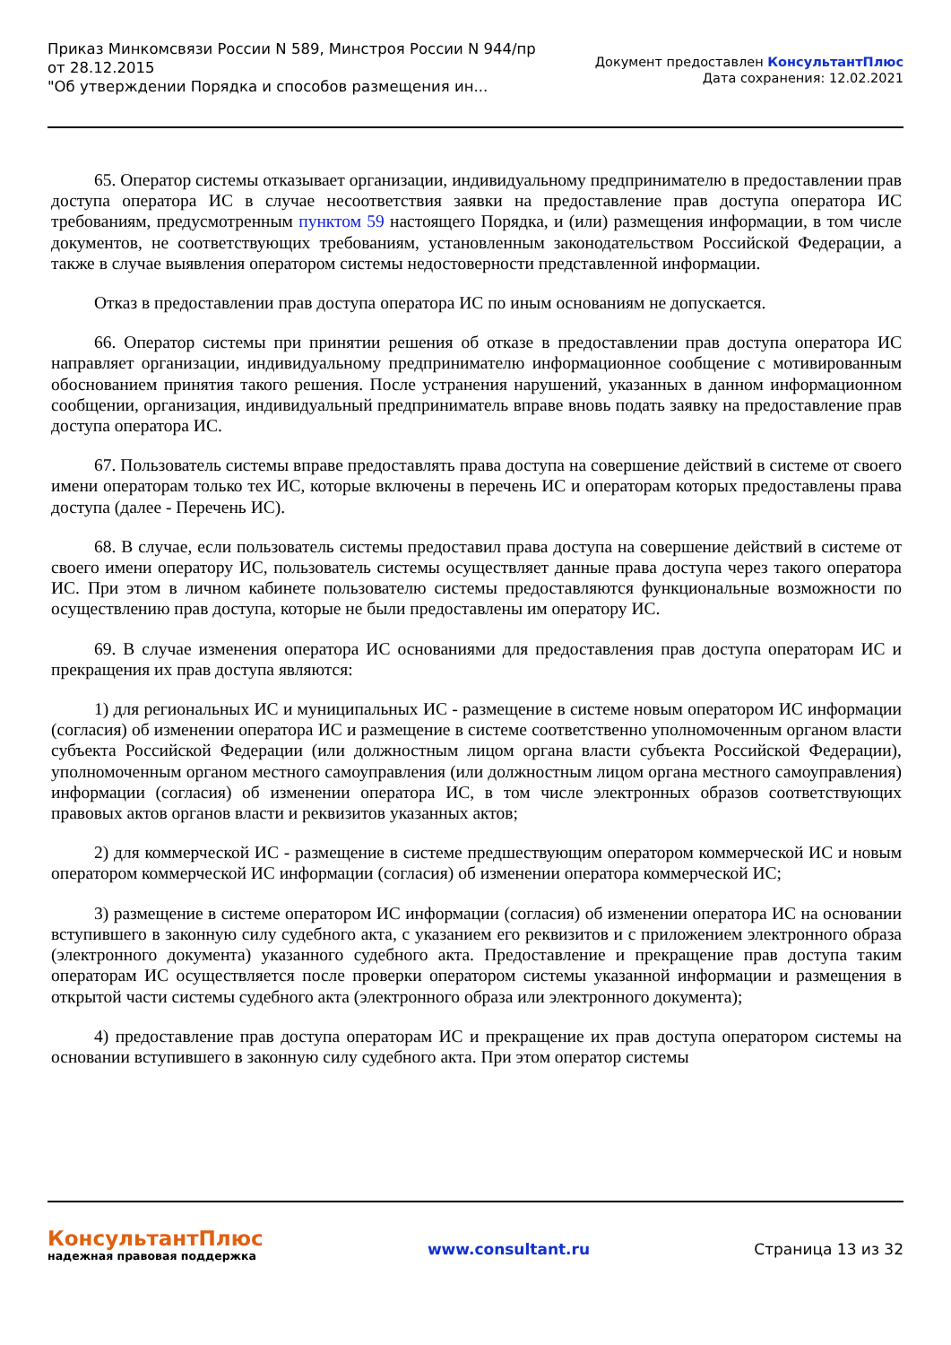Приказ Минкомсвязи России N 589, Минстроя России N 944/пр
от 28.12.2015
"Об утверждении Порядка и способов размещения ин...
Документ предоставлен КонсультантПлюс
Дата сохранения: 12.02.2021
65. Оператор системы отказывает организации, индивидуальному предпринимателю в предоставлении прав доступа оператора ИС в случае несоответствия заявки на предоставление прав доступа оператора ИС требованиям, предусмотренным пунктом 59 настоящего Порядка, и (или) размещения информации, в том числе документов, не соответствующих требованиям, установленным законодательством Российской Федерации, а также в случае выявления оператором системы недостоверности представленной информации.
Отказ в предоставлении прав доступа оператора ИС по иным основаниям не допускается.
66. Оператор системы при принятии решения об отказе в предоставлении прав доступа оператора ИС направляет организации, индивидуальному предпринимателю информационное сообщение с мотивированным обоснованием принятия такого решения. После устранения нарушений, указанных в данном информационном сообщении, организация, индивидуальный предприниматель вправе вновь подать заявку на предоставление прав доступа оператора ИС.
67. Пользователь системы вправе предоставлять права доступа на совершение действий в системе от своего имени операторам только тех ИС, которые включены в перечень ИС и операторам которых предоставлены права доступа (далее - Перечень ИС).
68. В случае, если пользователь системы предоставил права доступа на совершение действий в системе от своего имени оператору ИС, пользователь системы осуществляет данные права доступа через такого оператора ИС. При этом в личном кабинете пользователю системы предоставляются функциональные возможности по осуществлению прав доступа, которые не были предоставлены им оператору ИС.
69. В случае изменения оператора ИС основаниями для предоставления прав доступа операторам ИС и прекращения их прав доступа являются:
1) для региональных ИС и муниципальных ИС - размещение в системе новым оператором ИС информации (согласия) об изменении оператора ИС и размещение в системе соответственно уполномоченным органом власти субъекта Российской Федерации (или должностным лицом органа власти субъекта Российской Федерации), уполномоченным органом местного самоуправления (или должностным лицом органа местного самоуправления) информации (согласия) об изменении оператора ИС, в том числе электронных образов соответствующих правовых актов органов власти и реквизитов указанных актов;
2) для коммерческой ИС - размещение в системе предшествующим оператором коммерческой ИС и новым оператором коммерческой ИС информации (согласия) об изменении оператора коммерческой ИС;
3) размещение в системе оператором ИС информации (согласия) об изменении оператора ИС на основании вступившего в законную силу судебного акта, с указанием его реквизитов и с приложением электронного образа (электронного документа) указанного судебного акта. Предоставление и прекращение прав доступа таким операторам ИС осуществляется после проверки оператором системы указанной информации и размещения в открытой части системы судебного акта (электронного образа или электронного документа);
4) предоставление прав доступа операторам ИС и прекращение их прав доступа оператором системы на основании вступившего в законную силу судебного акта. При этом оператор системы
КонсультантПлюс
надежная правовая поддержка
www.consultant.ru Страница 13 из 32